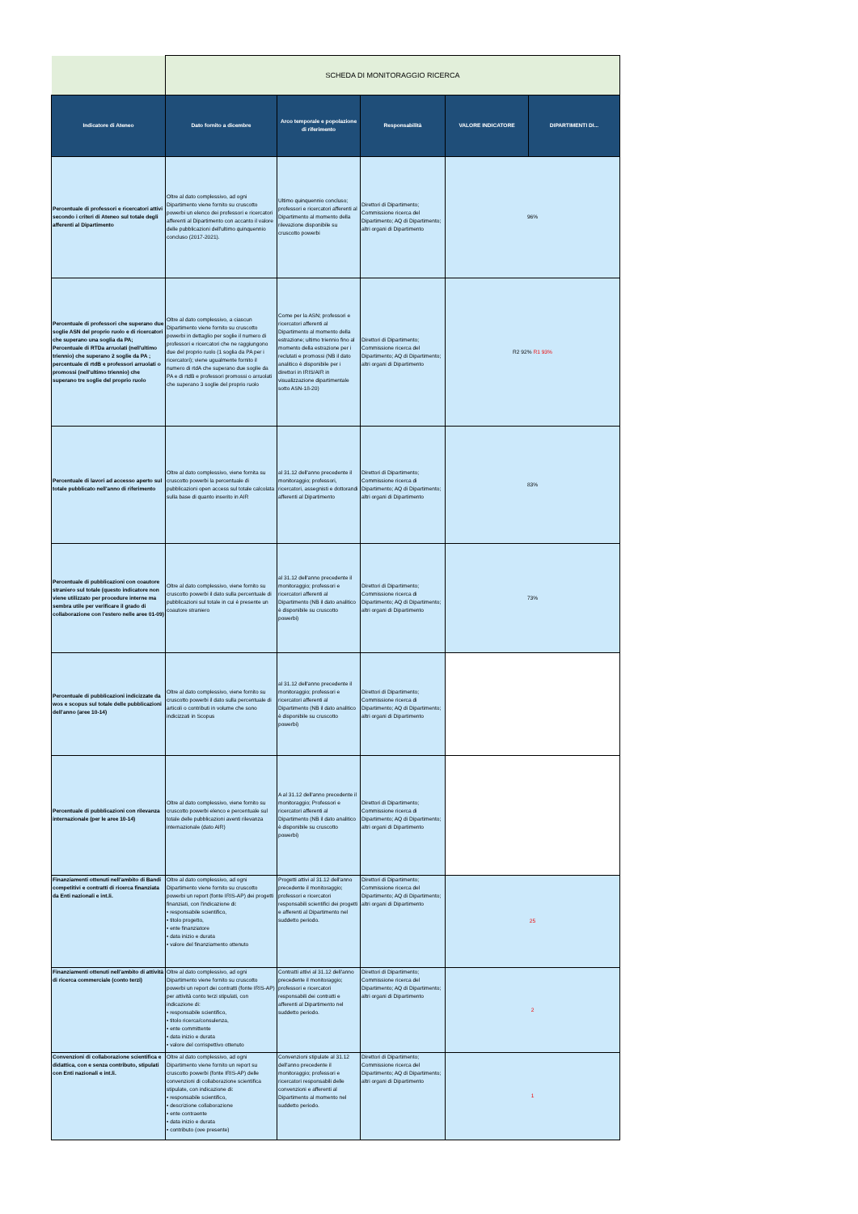| | SCHEDA DI MONITORAGGIO RICERCA | | | | |
| Indicatore di Ateneo | Dato fornito a dicembre | Arco temporale e popolazione di riferimento | Responsabilità | VALORE INDICATORE | DIPARTIMENTI DI... |
| Percentuale di professori e ricercatori attivi secondo i criteri di Ateneo sul totale degli afferenti al Dipartimento | Oltre al dato complessivo, ad ogni Dipartimento viene fornito su cruscotto powerbi un elenco dei professori e ricercatori afferenti al Dipartimento con accanto il valore delle pubblicazioni dell'ultimo quinquennio concluso (2017-2021). | Ultimo quinquennio concluso; professori e ricercatori afferenti al Dipartimento al momento della rilevazione disponibile su cruscotto powerbi | Direttori di Dipartimento; Commissione ricerca del Dipartimento; AQ di Dipartimento; altri organi di Dipartimento | 96% | |
| Percentuale di professori che superano due soglie ASN del proprio ruolo e di ricercatori che superano una soglia da PA; Percentuale di RTDa arruolati (nell'ultimo triennio) che superano 2 soglie da PA ; percentuale di rtdB e professori arruolati o promossi (nell'ultimo triennio) che superano tre soglie del proprio ruolo | Oltre al dato complessivo, a ciascun Dipartimento viene fornito su cruscotto powerbi in dettaglio per soglie il numero di professori e ricercatori che ne raggiungono due del proprio ruolo (1 soglia da PA per i ricercatori); viene ugualmente fornito il numero di rtdA che superano due soglie da PA e di rtdB e professori promossi o arruolati che superano 3 soglie del proprio ruolo | Come per la ASN; professori e ricercatori afferenti al Dipartimento al momento della estrazione; ultimo triennio fino al momento della estrazione per i reclutati e promossi (NB il dato analitico è disponibile per i direttori in IRIS/AIR in visualizzazione dipartimentale sotto ASN-18-20) | Direttori di Dipartimento; Commissione ricerca del Dipartimento; AQ di Dipartimento; altri organi di Dipartimento | R2 92% R1 93% | |
| Percentuale di lavori ad accesso aperto sul totale pubblicato nell'anno di riferimento | Oltre al dato complessivo, viene fornita su cruscotto powerbi la percentuale di pubblicazioni open access sul totale calcolata sulla base di quanto inserito in AIR | al 31.12 dell'anno precedente il monitoraggio; professori, ricercatori, assegnisti e dottorandi afferenti al Dipartimento | Direttori di Dipartimento; Commissione ricerca di Dipartimento; AQ di Dipartimento; altri organi di Dipartimento | 83% | |
| Percentuale di pubblicazioni con coautore straniero sul totale (questo indicatore non viene utilizzato per procedure interne ma sembra utile per verificare il grado di collaborazione con l'estero nelle aree 01-09) | Oltre al dato complessivo, viene fornito su cruscotto powerbi il dato sulla percentuale di pubblicazioni sul totale in cui è presente un coautore straniero | al 31.12 dell'anno precedente il monitoraggio; professori e ricercatori afferenti al Dipartimento (NB il dato analitico è disponibile su cruscotto powerbi) | Direttori di Dipartimento; Commissione ricerca di Dipartimento; AQ di Dipartimento; altri organi di Dipartimento | 73% | |
| Percentuale di pubblicazioni indicizzate da wos e scopus sul totale delle pubblicazioni dell'anno (aree 10-14) | Oltre al dato complessivo, viene fornito su cruscotto powerbi il dato sulla percentuale di articoli o contributi in volume che sono indicizzati in Scopus | al 31.12 dell'anno precedente il monitoraggio; professori e ricercatori afferenti al Dipartimento (NB il dato analitico è disponibile su cruscotto powerbi) | Direttori di Dipartimento; Commissione ricerca di Dipartimento; AQ di Dipartimento; altri organi di Dipartimento | | |
| Percentuale di pubblicazioni con rilevanza internazionale (per le aree 10-14) | Oltre al dato complessivo, viene fornito su cruscotto powerbi elenco e percentuale sul totale delle pubblicazioni aventi rilevanza internazionale (dato AIR) | A al 31.12 dell'anno precedente il monitoraggio; Professori e ricercatori afferenti al Dipartimento (NB il dato analitico è disponibile su cruscotto powerbi) | Direttori di Dipartimento; Commissione ricerca di Dipartimento; AQ di Dipartimento; altri organi di Dipartimento | | |
| Finanziamenti ottenuti nell'ambito di Bandi competitivi e contratti di ricerca finanziata da Enti nazionali e int.li. | Oltre al dato complessivo, ad ogni Dipartimento viene fornito su cruscotto powerbi un report (fonte IRIS-AP) dei progetti finanziati, con l'indicazione di: • responsabile scientifico, • titolo progetto, • ente finanziatore • data inizio e durata • valore del finanziamento ottenuto | Progetti attivi al 31.12 dell'anno precedente il monitoraggio; professori e ricercatori responsabili scientifici dei progetti e afferenti al Dipartimento nel suddetto periodo. | Direttori di Dipartimento; Commissione ricerca del Dipartimento; AQ di Dipartimento; altri organi di Dipartimento | 25 | |
| Finanziamenti ottenuti nell'ambito di attività di ricerca commerciale (conto terzi) | Oltre al dato complessivo, ad ogni Dipartimento viene fornito su cruscotto powerbi un report dei contratti (fonte IRIS-AP) per attività conto terzi stipulati, con indicazione di: • responsabile scientifico, • titolo ricerca/consulenza, • ente committente • data inizio e durata • valore del corrispettivo ottenuto | Contratti attivi al 31.12 dell'anno precedente il monitoraggio; professori e ricercatori responsabili dei contratti e afferenti al Dipartimento nel suddetto periodo. | Direttori di Dipartimento; Commissione ricerca del Dipartimento; AQ di Dipartimento; altri organi di Dipartimento | 2 | |
| Convenzioni di collaborazione scientifica e didattica, con e senza contributo, stipulati con Enti nazionali e int.li. | Oltre al dato complessivo, ad ogni Dipartimento viene fornito un report su cruscotto powerbi (fonte IRIS-AP) delle convenzioni di collaborazione scientifica stipulate, con indicazione di: • responsabile scientifico, • descrizione collaborazione • ente contraente • data inizio e durata • contributo (ove presente) | Convenzioni stipulate al 31.12 dell'anno precedente il monitoraggio; professori e ricercatori responsabili delle convenzioni e afferenti al Dipartimento al momento nel suddetto periodo. | Direttori di Dipartimento; Commissione ricerca del Dipartimento; AQ di Dipartimento; altri organi di Dipartimento | 1 | |